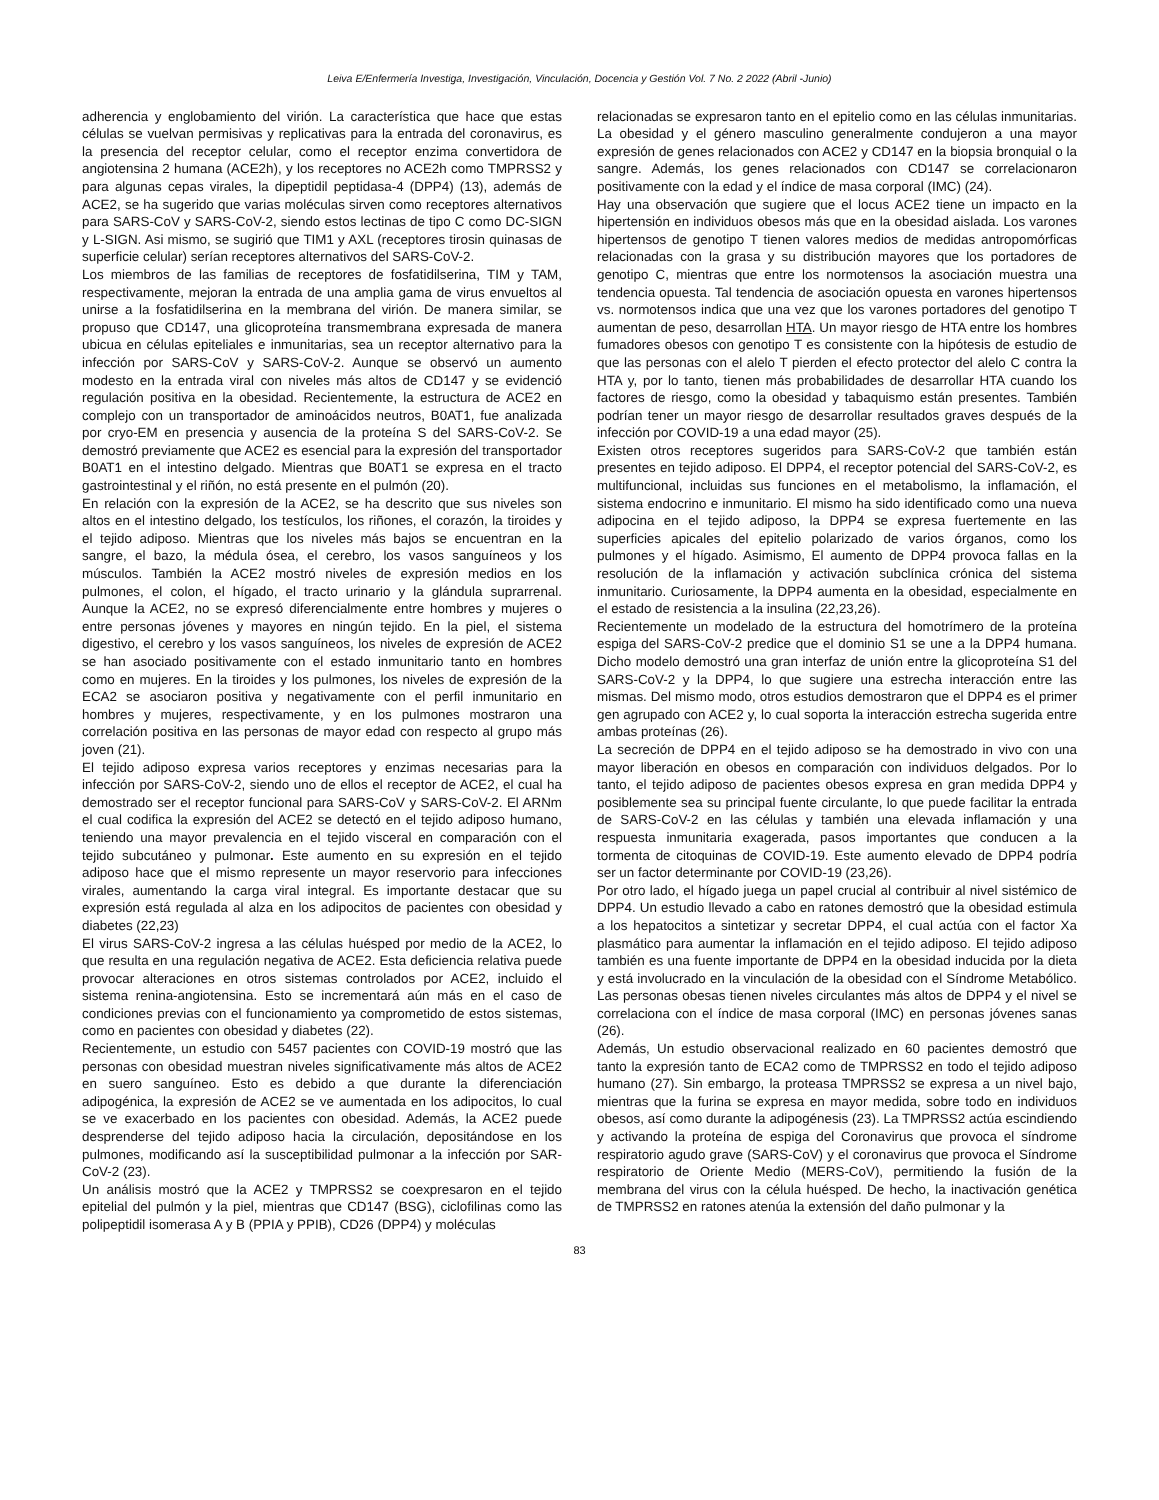Leiva E/Enfermería Investiga, Investigación, Vinculación, Docencia y Gestión Vol. 7 No. 2 2022 (Abril -Junio)
adherencia y englobamiento del virión. La característica que hace que estas células se vuelvan permisivas y replicativas para la entrada del coronavirus, es la presencia del receptor celular, como el receptor enzima convertidora de angiotensina 2 humana (ACE2h), y los receptores no ACE2h como TMPRSS2 y para algunas cepas virales, la dipeptidil peptidasa-4 (DPP4) (13), además de ACE2, se ha sugerido que varias moléculas sirven como receptores alternativos para SARS-CoV y SARS-CoV-2, siendo estos lectinas de tipo C como DC-SIGN y L-SIGN. Asi mismo, se sugirió que TIM1 y AXL (receptores tirosin quinasas de superficie celular) serían receptores alternativos del SARS-CoV-2.
Los miembros de las familias de receptores de fosfatidilserina, TIM y TAM, respectivamente, mejoran la entrada de una amplia gama de virus envueltos al unirse a la fosfatidilserina en la membrana del virión. De manera similar, se propuso que CD147, una glicoproteína transmembrana expresada de manera ubicua en células epiteliales e inmunitarias, sea un receptor alternativo para la infección por SARS-CoV y SARS-CoV-2. Aunque se observó un aumento modesto en la entrada viral con niveles más altos de CD147 y se evidenció regulación positiva en la obesidad. Recientemente, la estructura de ACE2 en complejo con un transportador de aminoácidos neutros, B0AT1, fue analizada por cryo-EM en presencia y ausencia de la proteína S del SARS-CoV-2. Se demostró previamente que ACE2 es esencial para la expresión del transportador B0AT1 en el intestino delgado. Mientras que B0AT1 se expresa en el tracto gastrointestinal y el riñón, no está presente en el pulmón (20).
En relación con la expresión de la ACE2, se ha descrito que sus niveles son altos en el intestino delgado, los testículos, los riñones, el corazón, la tiroides y el tejido adiposo. Mientras que los niveles más bajos se encuentran en la sangre, el bazo, la médula ósea, el cerebro, los vasos sanguíneos y los músculos. También la ACE2 mostró niveles de expresión medios en los pulmones, el colon, el hígado, el tracto urinario y la glándula suprarrenal. Aunque la ACE2, no se expresó diferencialmente entre hombres y mujeres o entre personas jóvenes y mayores en ningún tejido. En la piel, el sistema digestivo, el cerebro y los vasos sanguíneos, los niveles de expresión de ACE2 se han asociado positivamente con el estado inmunitario tanto en hombres como en mujeres. En la tiroides y los pulmones, los niveles de expresión de la ECA2 se asociaron positiva y negativamente con el perfil inmunitario en hombres y mujeres, respectivamente, y en los pulmones mostraron una correlación positiva en las personas de mayor edad con respecto al grupo más joven (21).
El tejido adiposo expresa varios receptores y enzimas necesarias para la infección por SARS-CoV-2, siendo uno de ellos el receptor de ACE2, el cual ha demostrado ser el receptor funcional para SARS-CoV y SARS-CoV-2. El ARNm el cual codifica la expresión del ACE2 se detectó en el tejido adiposo humano, teniendo una mayor prevalencia en el tejido visceral en comparación con el tejido subcutáneo y pulmonar. Este aumento en su expresión en el tejido adiposo hace que el mismo represente un mayor reservorio para infecciones virales, aumentando la carga viral integral. Es importante destacar que su expresión está regulada al alza en los adipocitos de pacientes con obesidad y diabetes (22,23)
El virus SARS-CoV-2 ingresa a las células huésped por medio de la ACE2, lo que resulta en una regulación negativa de ACE2. Esta deficiencia relativa puede provocar alteraciones en otros sistemas controlados por ACE2, incluido el sistema renina-angiotensina. Esto se incrementará aún más en el caso de condiciones previas con el funcionamiento ya comprometido de estos sistemas, como en pacientes con obesidad y diabetes (22).
Recientemente, un estudio con 5457 pacientes con COVID-19 mostró que las personas con obesidad muestran niveles significativamente más altos de ACE2 en suero sanguíneo. Esto es debido a que durante la diferenciación adipogénica, la expresión de ACE2 se ve aumentada en los adipocitos, lo cual se ve exacerbado en los pacientes con obesidad. Además, la ACE2 puede desprenderse del tejido adiposo hacia la circulación, depositándose en los pulmones, modificando así la susceptibilidad pulmonar a la infección por SAR-CoV-2 (23).
Un análisis mostró que la ACE2 y TMPRSS2 se coexpresaron en el tejido epitelial del pulmón y la piel, mientras que CD147 (BSG), ciclofilinas como las polipeptidil isomerasa A y B (PPIA y PPIB), CD26 (DPP4) y moléculas
relacionadas se expresaron tanto en el epitelio como en las células inmunitarias. La obesidad y el género masculino generalmente condujeron a una mayor expresión de genes relacionados con ACE2 y CD147 en la biopsia bronquial o la sangre. Además, los genes relacionados con CD147 se correlacionaron positivamente con la edad y el índice de masa corporal (IMC) (24).
Hay una observación que sugiere que el locus ACE2 tiene un impacto en la hipertensión en individuos obesos más que en la obesidad aislada. Los varones hipertensos de genotipo T tienen valores medios de medidas antropomórficas relacionadas con la grasa y su distribución mayores que los portadores de genotipo C, mientras que entre los normotensos la asociación muestra una tendencia opuesta. Tal tendencia de asociación opuesta en varones hipertensos vs. normotensos indica que una vez que los varones portadores del genotipo T aumentan de peso, desarrollan HTA. Un mayor riesgo de HTA entre los hombres fumadores obesos con genotipo T es consistente con la hipótesis de estudio de que las personas con el alelo T pierden el efecto protector del alelo C contra la HTA y, por lo tanto, tienen más probabilidades de desarrollar HTA cuando los factores de riesgo, como la obesidad y tabaquismo están presentes. También podrían tener un mayor riesgo de desarrollar resultados graves después de la infección por COVID-19 a una edad mayor (25).
Existen otros receptores sugeridos para SARS-CoV-2 que también están presentes en tejido adiposo. El DPP4, el receptor potencial del SARS-CoV-2, es multifuncional, incluidas sus funciones en el metabolismo, la inflamación, el sistema endocrino e inmunitario. El mismo ha sido identificado como una nueva adipocina en el tejido adiposo, la DPP4 se expresa fuertemente en las superficies apicales del epitelio polarizado de varios órganos, como los pulmones y el hígado. Asimismo, El aumento de DPP4 provoca fallas en la resolución de la inflamación y activación subclínica crónica del sistema inmunitario. Curiosamente, la DPP4 aumenta en la obesidad, especialmente en el estado de resistencia a la insulina (22,23,26).
Recientemente un modelado de la estructura del homotrímero de la proteína espiga del SARS-CoV-2 predice que el dominio S1 se une a la DPP4 humana. Dicho modelo demostró una gran interfaz de unión entre la glicoproteína S1 del SARS-CoV-2 y la DPP4, lo que sugiere una estrecha interacción entre las mismas. Del mismo modo, otros estudios demostraron que el DPP4 es el primer gen agrupado con ACE2 y, lo cual soporta la interacción estrecha sugerida entre ambas proteínas (26).
La secreción de DPP4 en el tejido adiposo se ha demostrado in vivo con una mayor liberación en obesos en comparación con individuos delgados. Por lo tanto, el tejido adiposo de pacientes obesos expresa en gran medida DPP4 y posiblemente sea su principal fuente circulante, lo que puede facilitar la entrada de SARS-CoV-2 en las células y también una elevada inflamación y una respuesta inmunitaria exagerada, pasos importantes que conducen a la tormenta de citoquinas de COVID-19. Este aumento elevado de DPP4 podría ser un factor determinante por COVID-19 (23,26).
Por otro lado, el hígado juega un papel crucial al contribuir al nivel sistémico de DPP4. Un estudio llevado a cabo en ratones demostró que la obesidad estimula a los hepatocitos a sintetizar y secretar DPP4, el cual actúa con el factor Xa plasmático para aumentar la inflamación en el tejido adiposo. El tejido adiposo también es una fuente importante de DPP4 en la obesidad inducida por la dieta y está involucrado en la vinculación de la obesidad con el Síndrome Metabólico. Las personas obesas tienen niveles circulantes más altos de DPP4 y el nivel se correlaciona con el índice de masa corporal (IMC) en personas jóvenes sanas (26).
Además, Un estudio observacional realizado en 60 pacientes demostró que tanto la expresión tanto de ECA2 como de TMPRSS2 en todo el tejido adiposo humano (27). Sin embargo, la proteasa TMPRSS2 se expresa a un nivel bajo, mientras que la furina se expresa en mayor medida, sobre todo en individuos obesos, así como durante la adipogénesis (23). La TMPRSS2 actúa escindiendo y activando la proteína de espiga del Coronavirus que provoca el síndrome respiratorio agudo grave (SARS-CoV) y el coronavirus que provoca el Síndrome respiratorio de Oriente Medio (MERS-CoV), permitiendo la fusión de la membrana del virus con la célula huésped. De hecho, la inactivación genética de TMPRSS2 en ratones atenúa la extensión del daño pulmonar y la
83